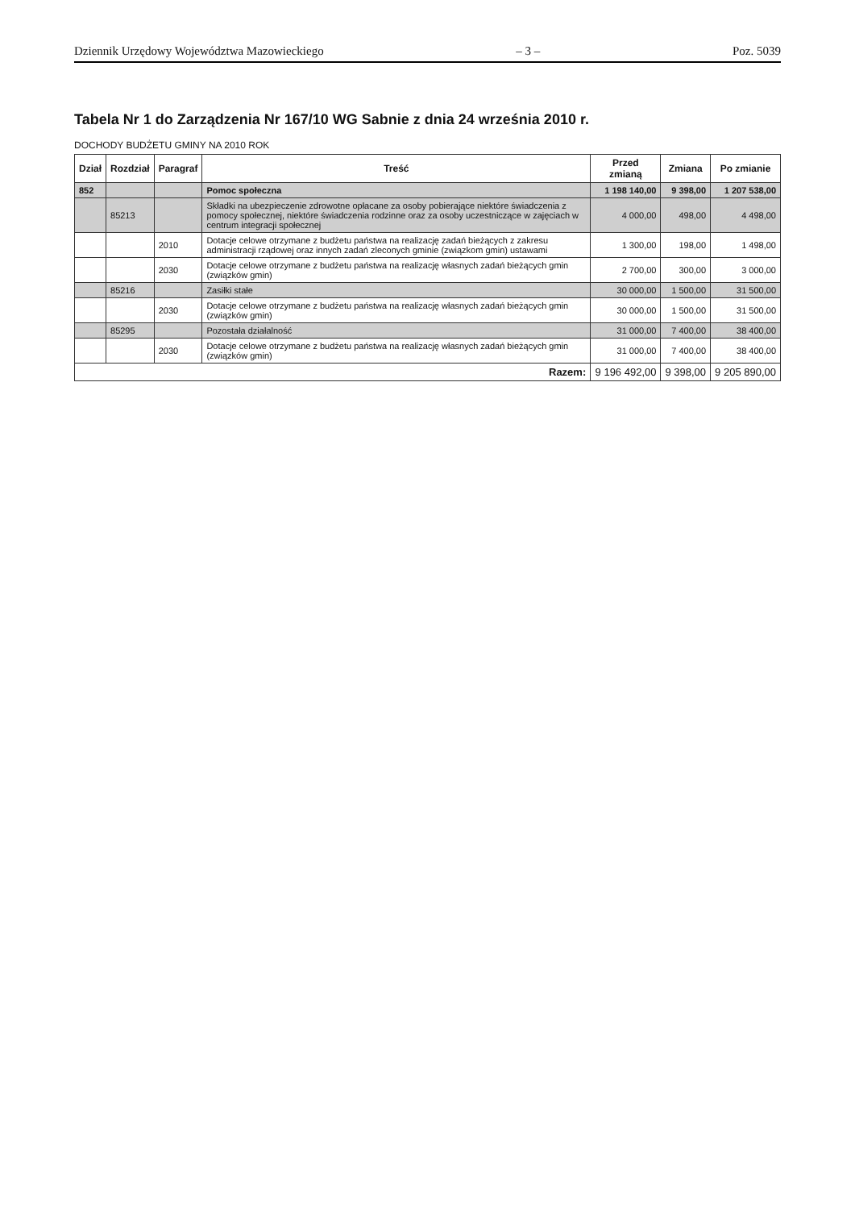Dziennik Urzędowy Województwa Mazowieckiego – 3 – Poz. 5039
Tabela Nr 1 do Zarządzenia Nr 167/10 WG Sabnie z dnia 24 września 2010 r.
DOCHODY BUDŻETU GMINY NA 2010 ROK
| Dział | Rozdział | Paragraf | Treść | Przed zmianą | Zmiana | Po zmianie |
| --- | --- | --- | --- | --- | --- | --- |
| 852 | | | Pomoc społeczna | 1 198 140,00 | 9 398,00 | 1 207 538,00 |
| | 85213 | | Składki na ubezpieczenie zdrowotne opłacane za osoby pobierające niektóre świadczenia z pomocy społecznej, niektóre świadczenia rodzinne oraz za osoby uczestniczące w zajęciach w centrum integracji społecznej | 4 000,00 | 498,00 | 4 498,00 |
| | | 2010 | Dotacje celowe otrzymane z budżetu państwa na realizację zadań bieżących z zakresu administracji rządowej oraz innych zadań zleconych gminie (związkom gmin) ustawami | 1 300,00 | 198,00 | 1 498,00 |
| | | 2030 | Dotacje celowe otrzymane z budżetu państwa na realizację własnych zadań bieżących gmin (związków gmin) | 2 700,00 | 300,00 | 3 000,00 |
| | 85216 | | Zasiłki stałe | 30 000,00 | 1 500,00 | 31 500,00 |
| | | 2030 | Dotacje celowe otrzymane z budżetu państwa na realizację własnych zadań bieżących gmin (związków gmin) | 30 000,00 | 1 500,00 | 31 500,00 |
| | 85295 | | Pozostała działalność | 31 000,00 | 7 400,00 | 38 400,00 |
| | | 2030 | Dotacje celowe otrzymane z budżetu państwa na realizację własnych zadań bieżących gmin (związków gmin) | 31 000,00 | 7 400,00 | 38 400,00 |
| Razem: | | | | 9 196 492,00 | 9 398,00 | 9 205 890,00 |